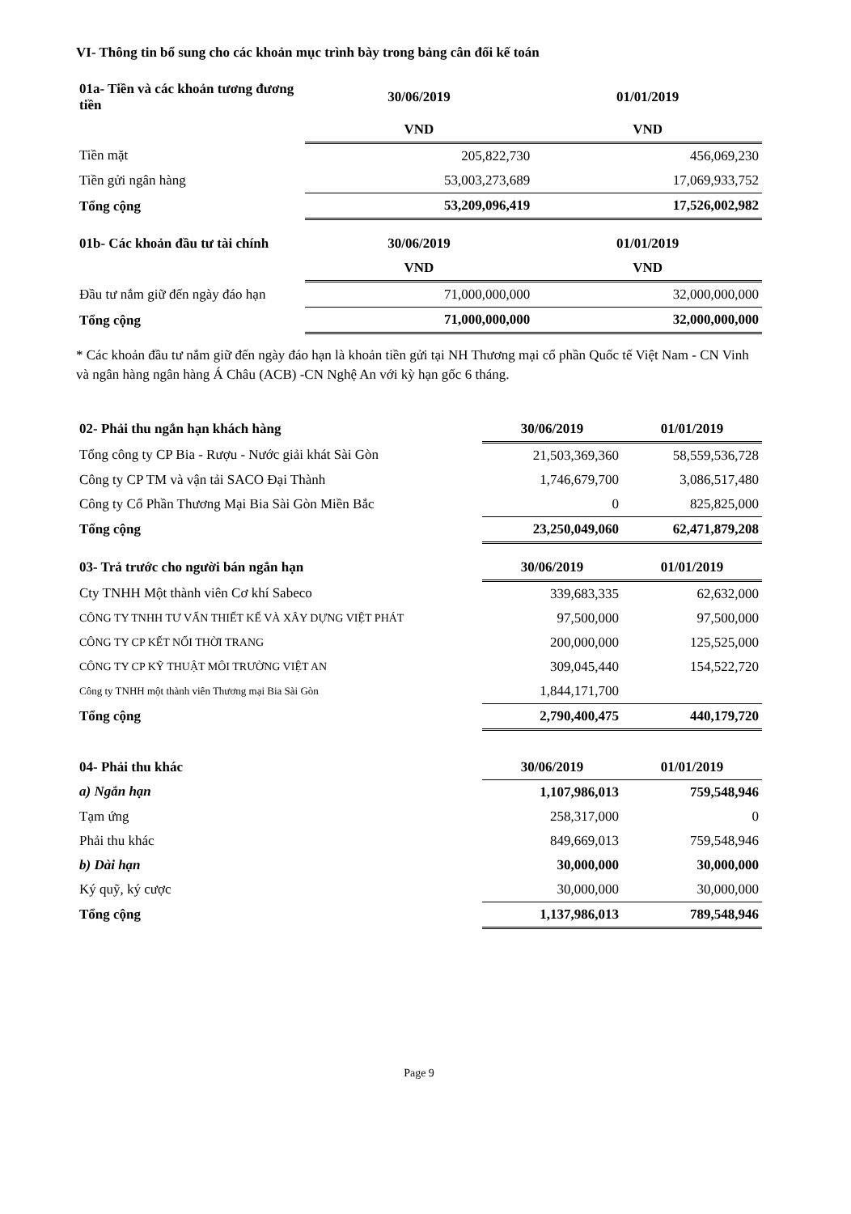VI- Thông tin bổ sung cho các khoản mục trình bày trong bảng cân đối kế toán
| 01a- Tiền và các khoản tương đương tiền | 30/06/2019 | 01/01/2019 |
| --- | --- | --- |
| | VND | VND |
| Tiền mặt | 205,822,730 | 456,069,230 |
| Tiền gửi ngân hàng | 53,003,273,689 | 17,069,933,752 |
| Tổng cộng | 53,209,096,419 | 17,526,002,982 |
| 01b- Các khoản đầu tư tài chính | 30/06/2019 | 01/01/2019 |
| --- | --- | --- |
| | VND | VND |
| Đầu tư nắm giữ đến ngày đáo hạn | 71,000,000,000 | 32,000,000,000 |
| Tổng cộng | 71,000,000,000 | 32,000,000,000 |
* Các khoản đầu tư nắm giữ đến ngày đáo hạn là khoản tiền gửi tại NH Thương mại cổ phần Quốc tế Việt Nam - CN Vinh và ngân hàng ngân hàng Á Châu (ACB) -CN Nghệ An với kỳ hạn gốc 6 tháng.
| 02- Phải thu ngắn hạn khách hàng | 30/06/2019 | 01/01/2019 |
| --- | --- | --- |
| Tổng công ty CP Bia - Rượu - Nước giải khát Sài Gòn | 21,503,369,360 | 58,559,536,728 |
| Công ty CP TM và vận tải SACO Đại Thành | 1,746,679,700 | 3,086,517,480 |
| Công ty Cổ Phần Thương Mại Bia Sài Gòn Miền Bắc | 0 | 825,825,000 |
| Tổng cộng | 23,250,049,060 | 62,471,879,208 |
| 03- Trả trước cho người bán ngắn hạn | 30/06/2019 | 01/01/2019 |
| --- | --- | --- |
| Cty TNHH Một thành viên Cơ khí Sabeco | 339,683,335 | 62,632,000 |
| CÔNG TY TNHH TƯ VẤN THIẾT KẾ VÀ XÂY DỰNG VIỆT PHÁT | 97,500,000 | 97,500,000 |
| CÔNG TY CP KẾT NỐI THỜI TRANG | 200,000,000 | 125,525,000 |
| CÔNG TY CP KỸ THUẬT MÔI TRƯỜNG VIỆT AN | 309,045,440 | 154,522,720 |
| Công ty TNHH một thành viên Thương mại Bia Sài Gòn | 1,844,171,700 | |
| Tổng cộng | 2,790,400,475 | 440,179,720 |
| 04- Phải thu khác | 30/06/2019 | 01/01/2019 |
| --- | --- | --- |
| a) Ngắn hạn | 1,107,986,013 | 759,548,946 |
| Tạm ứng | 258,317,000 | 0 |
| Phải thu khác | 849,669,013 | 759,548,946 |
| b) Dài hạn | 30,000,000 | 30,000,000 |
| Ký quỹ, ký cược | 30,000,000 | 30,000,000 |
| Tổng cộng | 1,137,986,013 | 789,548,946 |
Page 9